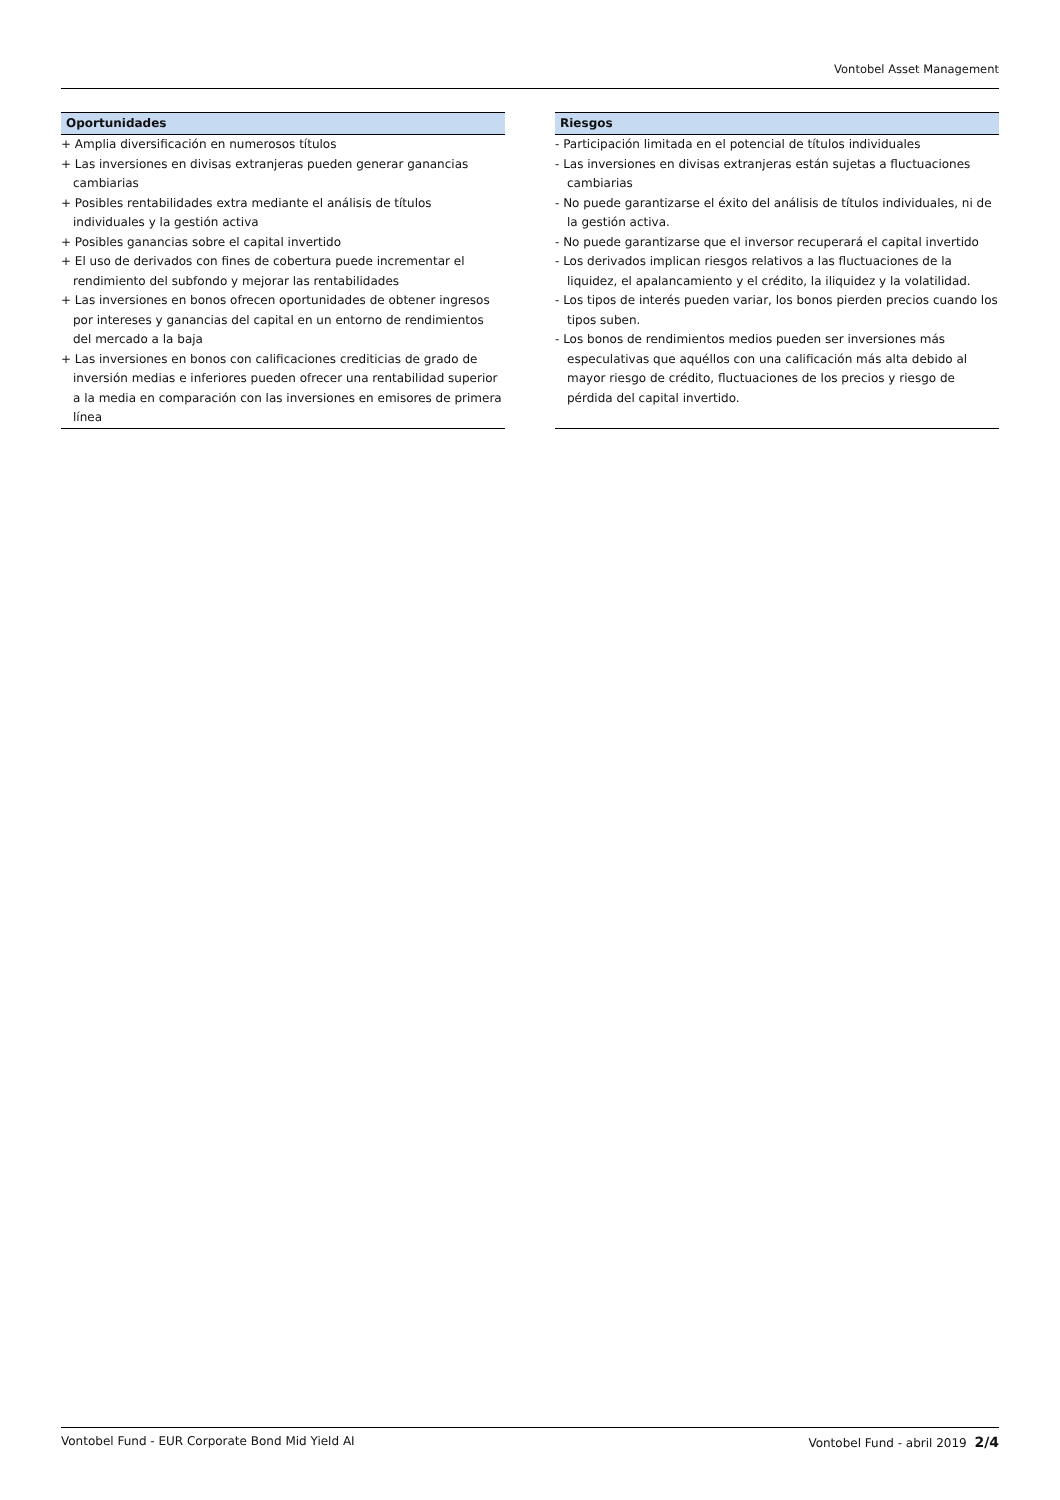Vontobel Asset Management
Oportunidades
+ Amplia diversificación en numerosos títulos
+ Las inversiones en divisas extranjeras pueden generar ganancias cambiarias
+ Posibles rentabilidades extra mediante el análisis de títulos individuales y la gestión activa
+ Posibles ganancias sobre el capital invertido
+ El uso de derivados con fines de cobertura puede incrementar el rendimiento del subfondo y mejorar las rentabilidades
+ Las inversiones en bonos ofrecen oportunidades de obtener ingresos por intereses y ganancias del capital en un entorno de rendimientos del mercado a la baja
+ Las inversiones en bonos con calificaciones crediticias de grado de inversión medias e inferiores pueden ofrecer una rentabilidad superior a la media en comparación con las inversiones en emisores de primera línea
Riesgos
- Participación limitada en el potencial de títulos individuales
- Las inversiones en divisas extranjeras están sujetas a fluctuaciones cambiarias
- No puede garantizarse el éxito del análisis de títulos individuales, ni de la gestión activa.
- No puede garantizarse que el inversor recuperará el capital invertido
- Los derivados implican riesgos relativos a las fluctuaciones de la liquidez, el apalancamiento y el crédito, la iliquidez y la volatilidad.
- Los tipos de interés pueden variar, los bonos pierden precios cuando los tipos suben.
- Los bonos de rendimientos medios pueden ser inversiones más especulativas que aquéllos con una calificación más alta debido al mayor riesgo de crédito, fluctuaciones de los precios y riesgo de pérdida del capital invertido.
Vontobel Fund - EUR Corporate Bond Mid Yield AI Vontobel Fund - abril 2019 2/4